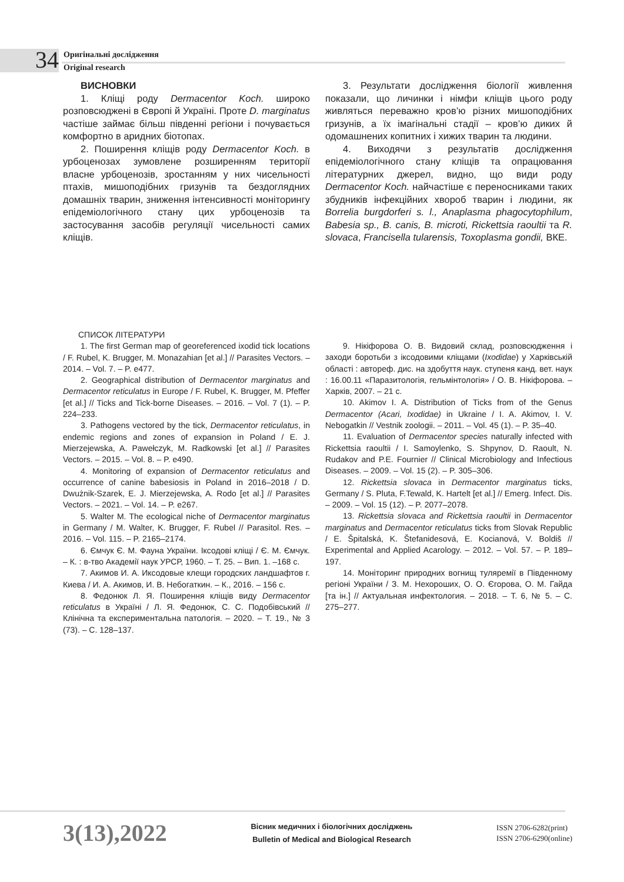34
Оригінальні дослідження
Original research
ВИСНОВКИ
1. Кліщі роду Dermacentor Koch. широко розповсюджені в Європі й Україні. Проте D. marginatus частіше займає більш південні регіони і почувається комфортно в аридних біотопах.
2. Поширення кліщів роду Dermacentor Koch. в урбоценозах зумовлене розширенням території власне урбоценозів, зростанням у них чисельності птахів, мишоподібних гризунів та бездоглядних домашніх тварин, зниження інтенсивності моніторингу епідеміологічного стану цих урбоценозів та застосування засобів регуляції чисельності самих кліщів.
3. Результати дослідження біології живлення показали, що личинки і німфи кліщів цього роду живляться переважно кров’ю різних мишоподібних гризунів, а їх імагінальні стадії – кров’ю диких й одомашнених копитних і хижих тварин та людини.
4. Виходячи з результатів дослідження епідеміологічного стану кліщів та опрацювання літературних джерел, видно, що види роду Dermacentor Koch. найчастіше є переносниками таких збудників інфекційних хвороб тварин і людини, як Borrelia burgdorferi s. l., Anaplasma phagocytophilum, Babesia sp., B. canis, B. microti, Rickettsia raoultii та R. slovaca, Francisella tularensis, Toxoplasma gondii, ВКЕ.
СПИСОК ЛІТЕРАТУРИ
1. The first German map of georeferenced ixodid tick locations / F. Rubel, K. Brugger, M. Monazahian [et al.] // Parasites Vectors. – 2014. – Vol. 7. – P. e477.
2. Geographical distribution of Dermacentor marginatus and Dermacentor reticulatus in Europe / F. Rubel, K. Brugger, M. Pfeffer [et al.] // Ticks and Tick-borne Diseases. – 2016. – Vol. 7 (1). – P. 224–233.
3. Pathogens vectored by the tick, Dermacentor reticulatus, in endemic regions and zones of expansion in Poland / E. J. Mierzejewska, A. Pawełczyk, M. Radkowski [et al.] // Parasites Vectors. – 2015. – Vol. 8. – P. e490.
4. Monitoring of expansion of Dermacentor reticulatus and occurrence of canine babesiosis in Poland in 2016–2018 / D. Dwużnik-Szarek, E. J. Mierzejewska, A. Rodo [et al.] // Parasites Vectors. – 2021. – Vol. 14. – P. e267.
5. Walter M. The ecological niche of Dermacentor marginatus in Germany / M. Walter, K. Brugger, F. Rubel // Parasitol. Res. – 2016. – Vol. 115. – P. 2165–2174.
6. Ємчук Є. М. Фауна України. Іксодові кліщі / Є. М. Ємчук. – К. : в-тво Академії наук УРСР, 1960. – Т. 25. – Вип. 1. –168 с.
7. Акимов И. А. Иксодовые клещи городских ландшафтов г. Киева / И. А. Акимов, И. В. Небогаткин. – К., 2016. – 156 с.
8. Федонюк Л. Я. Поширення кліщів виду Dermacentor reticulatus в Україні / Л. Я. Федонюк, С. С. Подобівський // Клінічна та експериментальна патологія. – 2020. – Т. 19., № 3 (73). – С. 128–137.
9. Нікіфорова О. В. Видовий склад, розповсюдження і заходи боротьби з іксодовими кліщами (Ixodidae) у Харківській області : автореф. дис. на здобуття наук. ступеня канд. вет. наук : 16.00.11 «Паразитологія, гельмінтологія» / О. В. Нікіфорова. – Харків, 2007. – 21 с.
10. Akimov I. A. Distribution of Ticks from of the Genus Dermacentor (Acari, Ixodidae) in Ukraine / I. A. Akimov, I. V. Nebogatkin // Vestnik zoologii. – 2011. – Vol. 45 (1). – P. 35–40.
11. Evaluation of Dermacentor species naturally infected with Rickettsia raoultii / I. Samoylenko, S. Shpynov, D. Raoult, N. Rudakov and P.E. Fournier // Clinical Microbiology and Infectious Diseases. – 2009. – Vol. 15 (2). – P. 305–306.
12. Rickettsia slovaca in Dermacentor marginatus ticks, Germany / S. Pluta, F.Tewald, K. Hartelt [et al.] // Emerg. Infect. Dis. – 2009. – Vol. 15 (12). – P. 2077–2078.
13. Rickettsia slovaca and Rickettsia raoultii in Dermacentor marginatus and Dermacentor reticulatus ticks from Slovak Republic / E. Špitalská, K. Štefanidesová, E. Kocianová, V. Boldiš // Experimental and Applied Acarology. – 2012. – Vol. 57. – P. 189–197.
14. Моніторинг природних вогнищ туляремії в Південному регіоні України / З. М. Нехороших, О. О. Єгорова, О. М. Гайда [та ін.] // Актуальная инфектология. – 2018. – Т. 6, № 5. – С. 275–277.
3(13),2022
Вісник медичних і біологічних досліджень
Bulletin of Medical and Biological Research
ISSN 2706-6282(print)
ISSN 2706-6290(online)